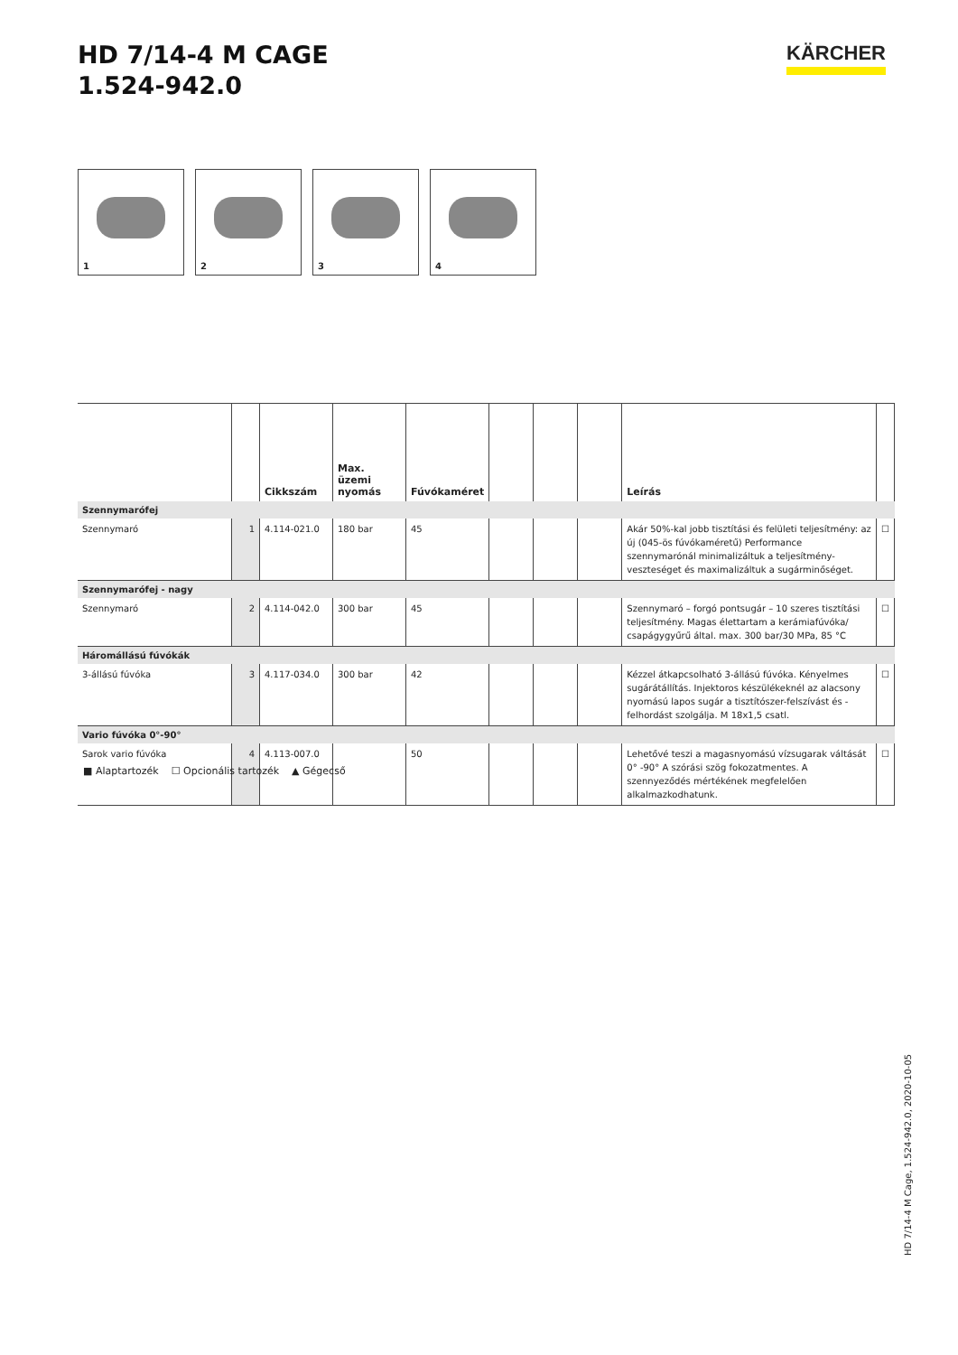HD 7/14-4 M CAGE
1.524-942.0
KÄRCHER
1
2
3
4
| | | Cikkszám | Max. üzemi nyomás | Fúvókaméret | | | | Leírás | |
| --- | --- | --- | --- | --- | --- | --- | --- | --- | --- |
| Szennymarófej | | | | | | | | | |
| Szennymaró | 1 | 4.114-021.0 | 180 bar | 45 | | | | Akár 50%-kal jobb tisztítási és felületi teljesítmény: az új (045-ös fúvókaméretű) Performance szennymarónál minimalizáltuk a teljesítmény-veszteséget és maximalizáltuk a sugárminőséget. | ☐ |
| Szennymarófej - nagy | | | | | | | | | |
| Szennymaró | 2 | 4.114-042.0 | 300 bar | 45 | | | | Szennymaró – forgó pontsugár – 10 szeres tisztítási teljesítmény. Magas élettartam a kerámiafúvóka/ csapágygyűrű által. max. 300 bar/30 MPa, 85 °C | ☐ |
| Háromállású fúvókák | | | | | | | | | |
| 3-állású fúvóka | 3 | 4.117-034.0 | 300 bar | 42 | | | | Kézzel átkapcsolható 3-állású fúvóka. Kényelmes sugárátállítás. Injektoros készülékeknél az alacsony nyomású lapos sugár a tisztítószer-felszívást és -felhordást szolgálja. M 18x1,5 csatl. | ☐ |
| Vario fúvóka 0°-90° | | | | | | | | | |
| Sarok vario fúvóka | 4 | 4.113-007.0 | | 50 | | | | Lehetővé teszi a magasnyomású vízsugarak váltását 0° -90° A szórási szög fokozatmentes. A szennyeződés mértékének megfelelően alkalmazkodhatunk. | ☐ |
■ Alaptartozék ☐ Opcionális tartozék ▲ Gégecső
HD 7/14-4 M Cage, 1.524-942.0, 2020-10-05